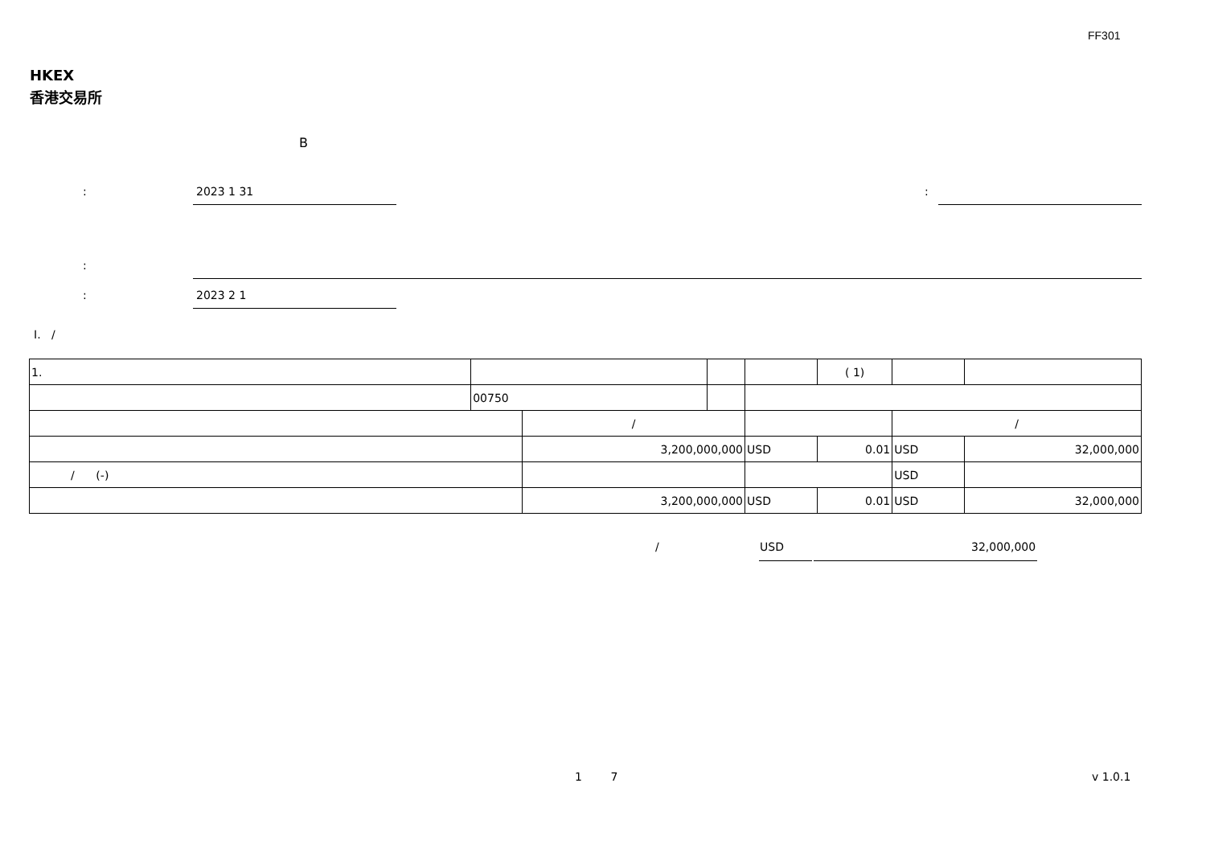FF301
HKEX
香港交易所
B
: 2023 1 31 :
:
: 2023 2 1
I. /
| 1. | | | | | | | ( 1) | | |
| | 00750 | | | | | | | | |
| | | / | | | | | | / | |
| | | 3,200,000,000 | | | USD | 0.01 | | USD | 32,000,000 |
| / (-) | | | | | | | | USD | |
| | | 3,200,000,000 | | | USD | 0.01 | | USD | 32,000,000 |
/ USD 32,000,000
1 7 v 1.0.1